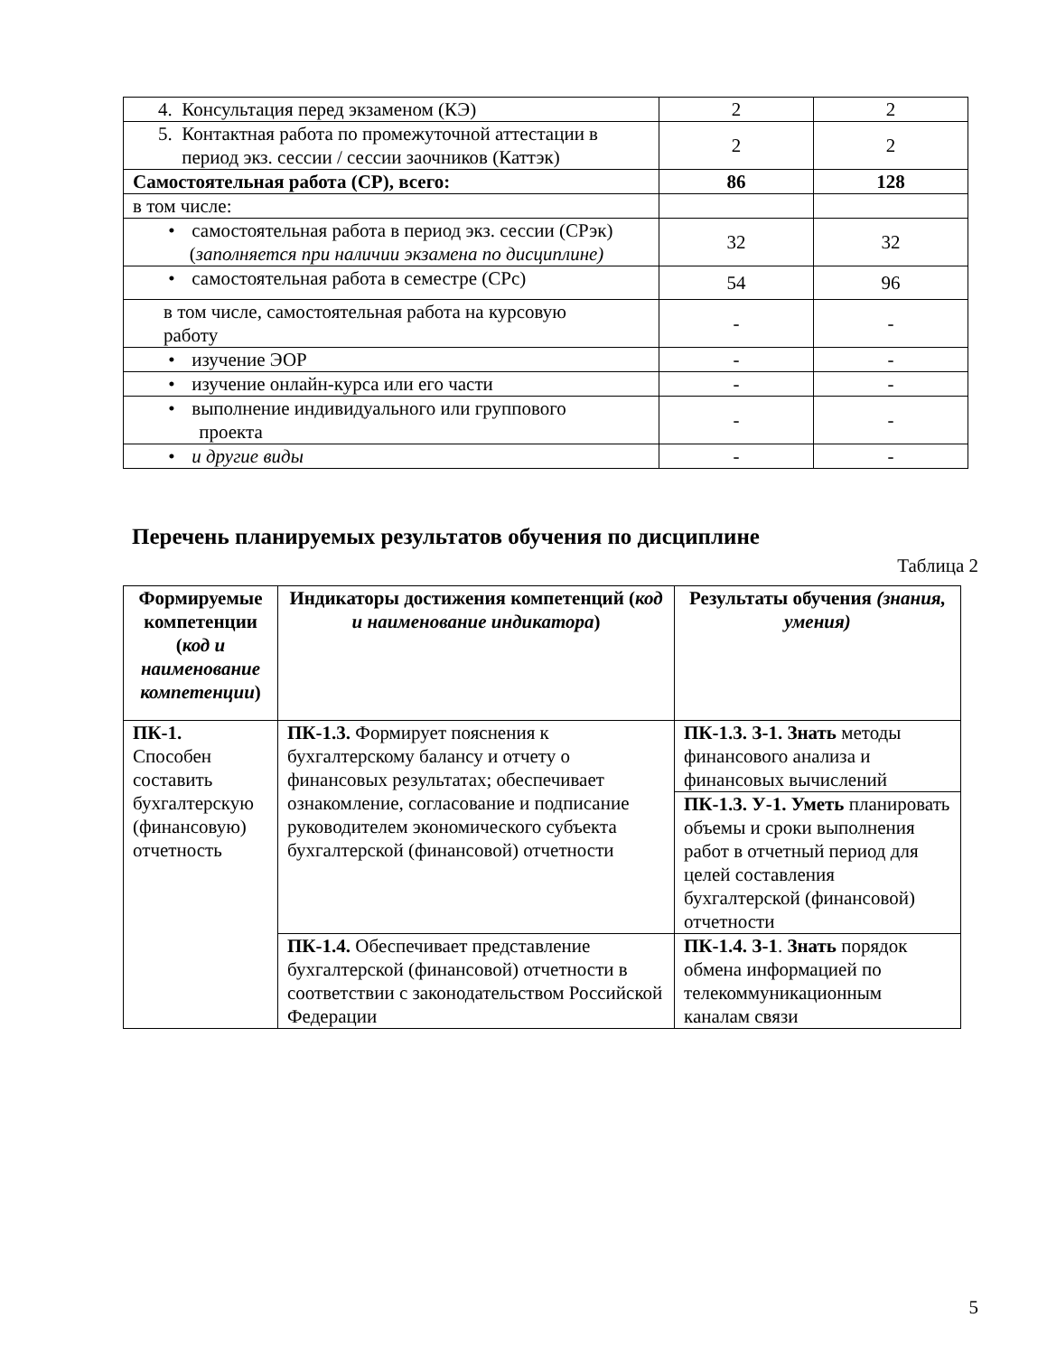| 4. Консультация перед экзаменом (КЭ) | 2 | 2 |
| 5. Контактная работа по промежуточной аттестации в период экз. сессии / сессии заочников (Каттэк) | 2 | 2 |
| Самостоятельная работа (СР), всего: | 86 | 128 |
| в том числе: | | |
| • самостоятельная работа в период экз. сессии (СРэк) ( заполняется при наличии экзамена по дисциплине) | 32 | 32 |
| • самостоятельная работа в семестре (СРс) | 54 | 96 |
| в том числе, самостоятельная работа на курсовую работу | - | - |
| • изучение ЭОР | - | - |
| • изучение онлайн-курса или его части | - | - |
| • выполнение индивидуального или группового проекта | - | - |
| • и другие виды | - | - |
Перечень планируемых результатов обучения по дисциплине
Таблица 2
| Формируемые компетенции ( код и наименование компетенции ) | Индикаторы достижения компетенций ( код и наименование индикатора ) | Результаты обучения (знания, умения) |
| --- | --- | --- |
| ПК-1. Способен составить бухгалтерскую (финансовую) отчетность | ПК-1.3. Формирует пояснения к бухгалтерскому балансу и отчету о финансовых результатах; обеспечивает ознакомление, согласование и подписание руководителем экономического субъекта бухгалтерской (финансовой) отчетности | ПК-1.3. З-1. Знать методы финансового анализа и финансовых вычислений |
| | | ПК-1.3. У-1. Уметь планировать объемы и сроки выполнения работ в отчетный период для целей составления бухгалтерской (финансовой) отчетности |
| | ПК-1.4. Обеспечивает представление бухгалтерской (финансовой) отчетности в соответствии с законодательством Российской Федерации | ПК-1.4. З-1 . Знать порядок обмена информацией по телекоммуникационным каналам связи |
5